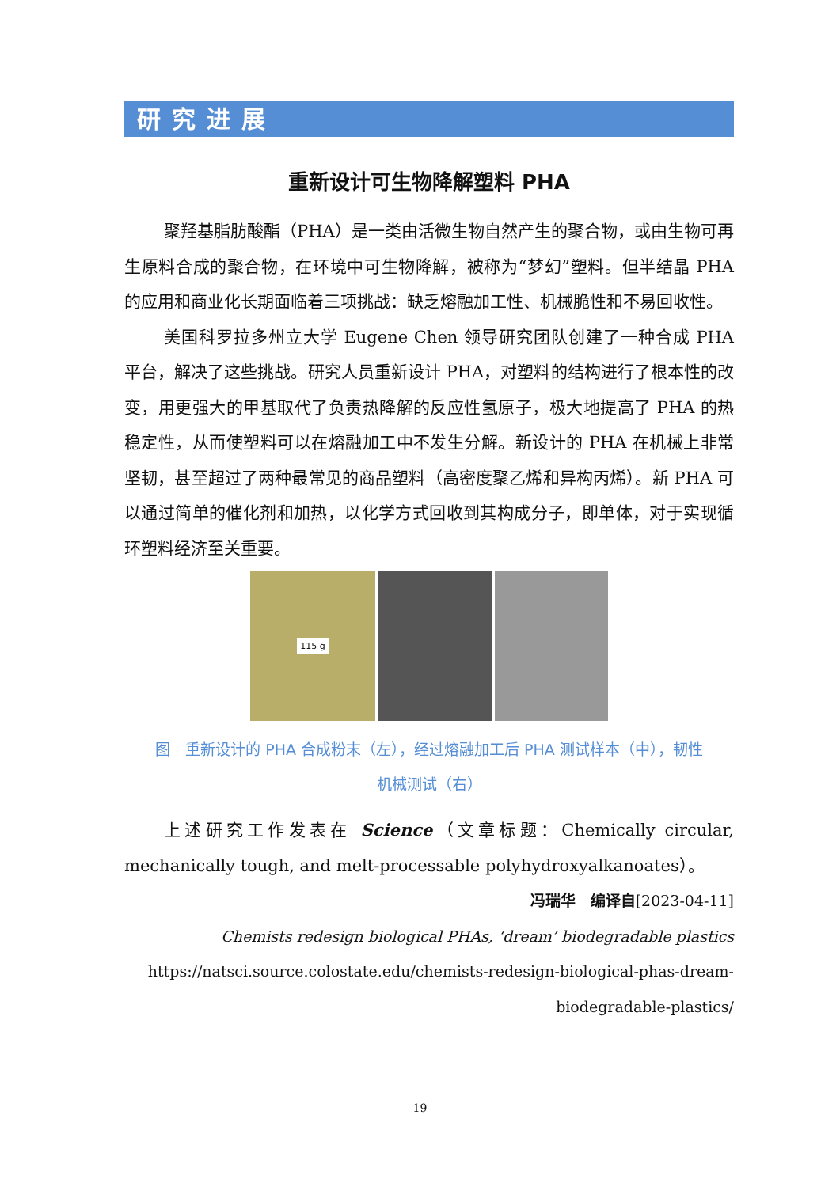研究进展
重新设计可生物降解塑料 PHA
聚羟基脂肪酸酯（PHA）是一类由活微生物自然产生的聚合物，或由生物可再生原料合成的聚合物，在环境中可生物降解，被称为“梦幻”塑料。但半结晶 PHA 的应用和商业化长期面临着三项挑战：缺乏熔融加工性、机械脆性和不易回收性。
美国科罗拉多州立大学 Eugene Chen 领导研究团队创建了一种合成 PHA 平台，解决了这些挑战。研究人员重新设计 PHA，对塑料的结构进行了根本性的改变，用更强大的甲基取代了负责热降解的反应性氢原子，极大地提高了 PHA 的热稳定性，从而使塑料可以在熔融加工中不发生分解。新设计的 PHA 在机械上非常坚韧，甚至超过了两种最常见的商品塑料（高密度聚乙烯和异构丙烯）。新 PHA 可以通过简单的催化剂和加热，以化学方式回收到其构成分子，即单体，对于实现循环塑料经济至关重要。
115 g
图　重新设计的 PHA 合成粉末（左），经过熔融加工后 PHA 测试样本（中），韧性
机械测试（右）
上述研究工作发表在 Science（文章标题：Chemically circular, mechanically tough, and melt-processable polyhydroxyalkanoates）。
冯瑞华　编译自[2023-04-11]
Chemists redesign biological PHAs, ‘dream’ biodegradable plastics
https://natsci.source.colostate.edu/chemists-redesign-biological-phas-dream-biodegradable-plastics/
19